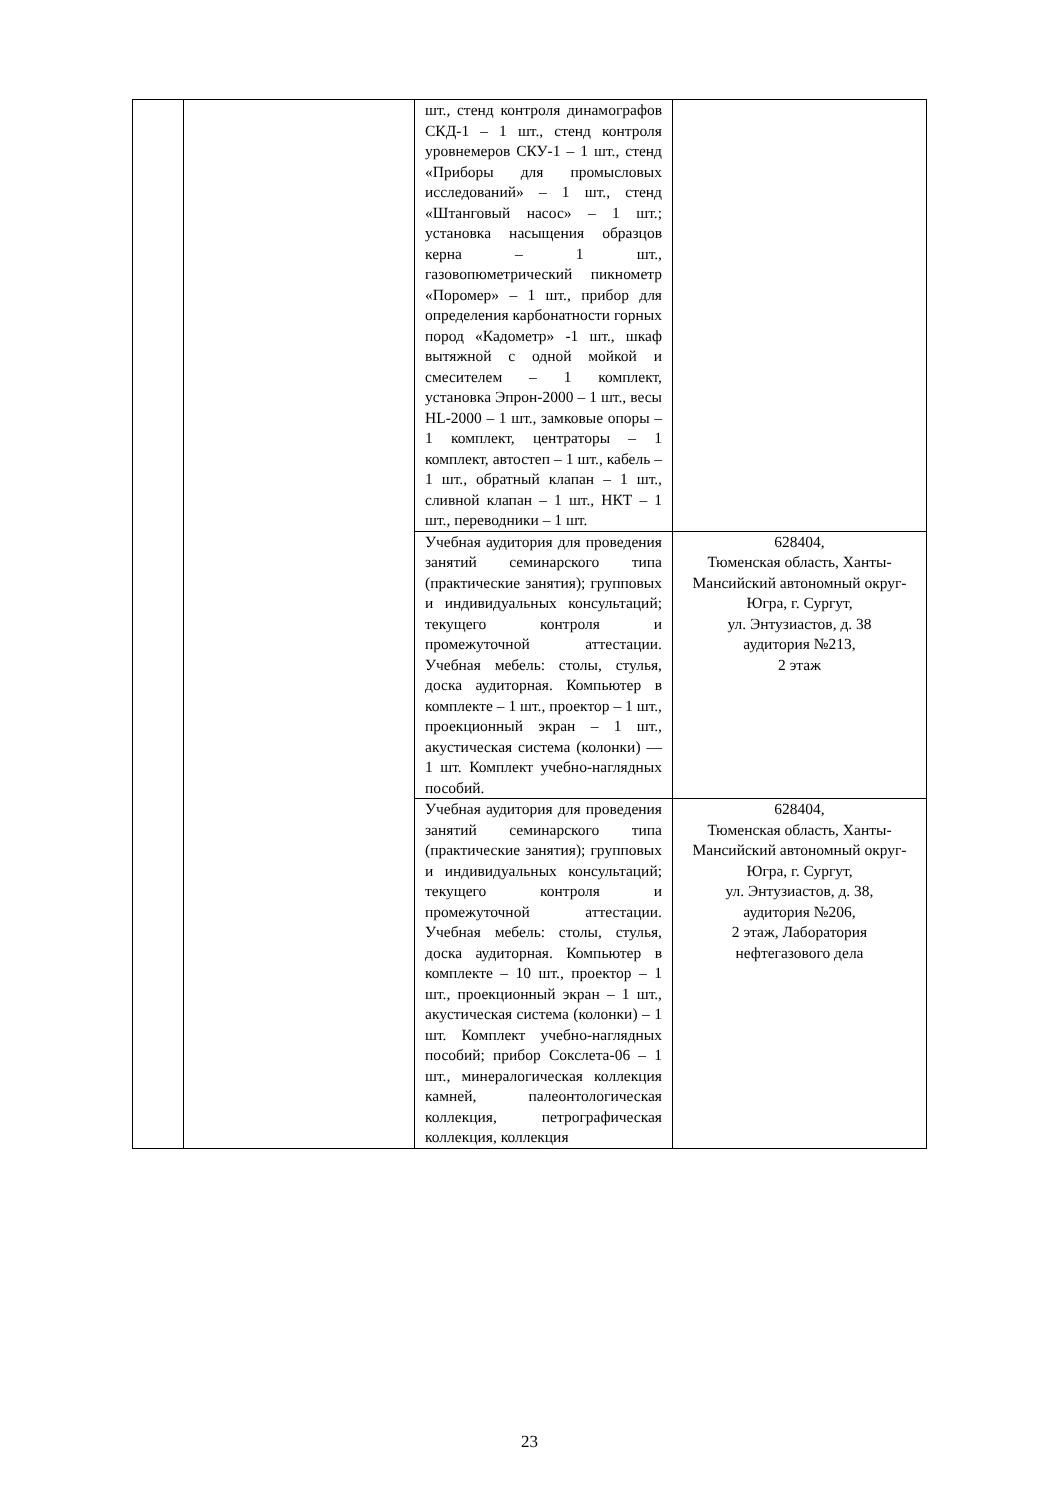| | | шт., стенд контроля динамографов СКД-1 – 1 шт., стенд контроля уровнемеров СКУ-1 – 1 шт., стенд «Приборы для промысловых исследований» – 1 шт., стенд «Штанговый насос» – 1 шт.; установка насыщения образцов керна – 1 шт., газовопюметрический пикнометр «Поромер» – 1 шт., прибор для определения карбонатности горных пород «Кадометр» -1 шт., шкаф вытяжной с одной мойкой и смесителем – 1 комплект, установка Эпрон-2000 – 1 шт., весы HL-2000 – 1 шт., замковые опоры – 1 комплект, центраторы – 1 комплект, автостеп – 1 шт., кабель – 1 шт., обратный клапан – 1 шт., сливной клапан – 1 шт., НКТ – 1 шт., переводники – 1 шт. | |
| | | Учебная аудитория для проведения занятий семинарского типа (практические занятия); групповых и индивидуальных консультаций; текущего контроля и промежуточной аттестации. Учебная мебель: столы, стулья, доска аудиторная. Компьютер в комплекте – 1 шт., проектор – 1 шт., проекционный экран – 1 шт., акустическая система (колонки) — 1 шт. Комплект учебно-наглядных пособий. | 628404, Тюменская область, Ханты-Мансийский автономный округ-Югра, г. Сургут, ул. Энтузиастов, д. 38 аудитория №213, 2 этаж |
| | | Учебная аудитория для проведения занятий семинарского типа (практические занятия); групповых и индивидуальных консультаций; текущего контроля и промежуточной аттестации. Учебная мебель: столы, стулья, доска аудиторная. Компьютер в комплекте – 10 шт., проектор – 1 шт., проекционный экран – 1 шт., акустическая система (колонки) – 1 шт. Комплект учебно-наглядных пособий; прибор Сокслета-06 – 1 шт., минералогическая коллекция камней, палеонтологическая коллекция, петрографическая коллекция, коллекция | 628404, Тюменская область, Ханты-Мансийский автономный округ-Югра, г. Сургут, ул. Энтузиастов, д. 38, аудитория №206, 2 этаж, Лаборатория нефтегазового дела |
23